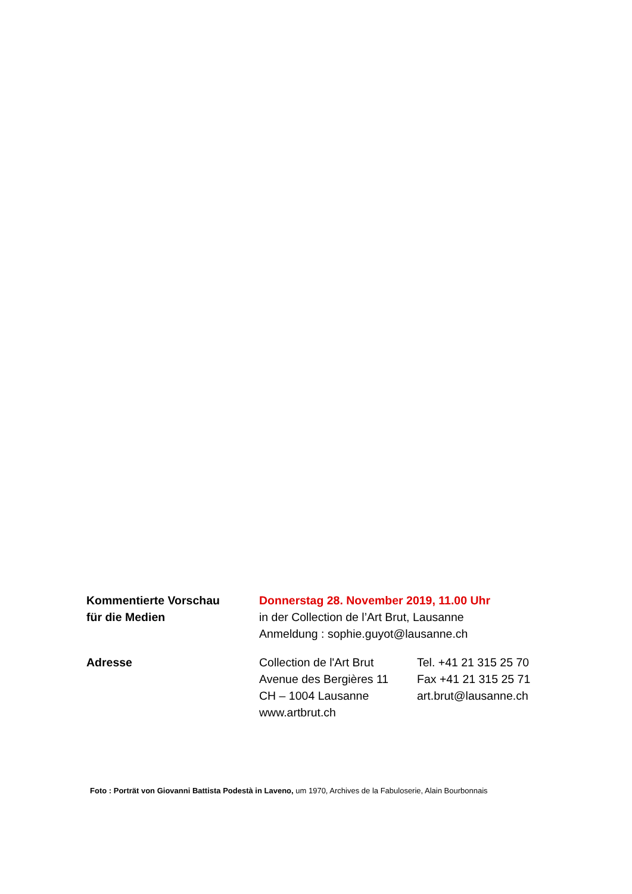Kommentierte Vorschau
für die Medien
Donnerstag 28. November 2019, 11.00 Uhr
in der Collection de l’Art Brut, Lausanne
Anmeldung : sophie.guyot@lausanne.ch
Adresse Collection de l'Art Brut
Avenue des Bergières 11
CH – 1004 Lausanne
www.artbrut.ch
Tel. +41 21 315 25 70
Fax +41 21 315 25 71
art.brut@lausanne.ch
Foto : Porträt von Giovanni Battista Podestà in Laveno, um 1970, Archives de la Fabuloserie, Alain Bourbonnais